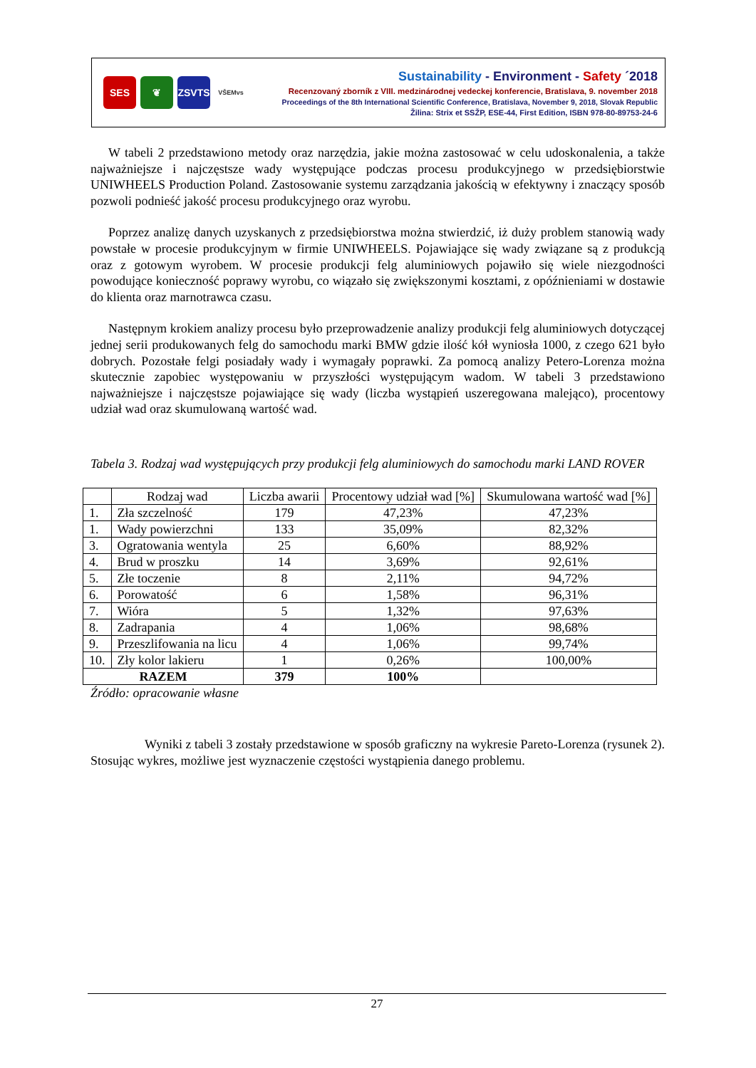SES ❦ ZSVTS VŠEMvs
Sustainability - Environment - Safety ´2018
Recenzovaný zborník z VIII. medzinárodnej vedeckej konferencie, Bratislava, 9. november 2018
Proceedings of the 8th International Scientific Conference, Bratislava, November 9, 2018, Slovak Republic
Žilina: Strix et SSŽP, ESE-44, First Edition, ISBN 978-80-89753-24-6
W tabeli 2 przedstawiono metody oraz narzędzia, jakie można zastosować w celu udoskonalenia, a także najważniejsze i najczęstsze wady występujące podczas procesu produkcyjnego w przedsiębiorstwie UNIWHEELS Production Poland. Zastosowanie systemu zarządzania jakością w efektywny i znaczący sposób pozwoli podnieść jakość procesu produkcyjnego oraz wyrobu.
Poprzez analizę danych uzyskanych z przedsiębiorstwa można stwierdzić, iż duży problem stanowią wady powstałe w procesie produkcyjnym w firmie UNIWHEELS. Pojawiające się wady związane są z produkcją oraz z gotowym wyrobem. W procesie produkcji felg aluminiowych pojawiło się wiele niezgodności powodujące konieczność poprawy wyrobu, co wiązało się zwiększonymi kosztami, z opóźnieniami w dostawie do klienta oraz marnotrawca czasu.
Następnym krokiem analizy procesu było przeprowadzenie analizy produkcji felg aluminiowych dotyczącej jednej serii produkowanych felg do samochodu marki BMW gdzie ilość kół wyniosła 1000, z czego 621 było dobrych. Pozostałe felgi posiadały wady i wymagały poprawki. Za pomocą analizy Petero-Lorenza można skutecznie zapobiec występowaniu w przyszłości występującym wadom. W tabeli 3 przedstawiono najważniejsze i najczęstsze pojawiające się wady (liczba wystąpień uszeregowana malejąco), procentowy udział wad oraz skumulowaną wartość wad.
Tabela 3. Rodzaj wad występujących przy produkcji felg aluminiowych do samochodu marki LAND ROVER
| | Rodzaj wad | Liczba awarii | Procentowy udział wad [%] | Skumulowana wartość wad [%] |
| --- | --- | --- | --- | --- |
| 1. | Zła szczelność | 179 | 47,23% | 47,23% |
| 1. | Wady powierzchni | 133 | 35,09% | 82,32% |
| 3. | Ogratowania wentyla | 25 | 6,60% | 88,92% |
| 4. | Brud w proszku | 14 | 3,69% | 92,61% |
| 5. | Złe toczenie | 8 | 2,11% | 94,72% |
| 6. | Porowatość | 6 | 1,58% | 96,31% |
| 7. | Wióra | 5 | 1,32% | 97,63% |
| 8. | Zadrapania | 4 | 1,06% | 98,68% |
| 9. | Przeszlifowania na licu | 4 | 1,06% | 99,74% |
| 10. | Zły kolor lakieru | 1 | 0,26% | 100,00% |
| RAZEM | | 379 | 100% | |
Źródło: opracowanie własne
Wyniki z tabeli 3 zostały przedstawione w sposób graficzny na wykresie Pareto-Lorenza (rysunek 2). Stosując wykres, możliwe jest wyznaczenie częstości wystąpienia danego problemu.
27